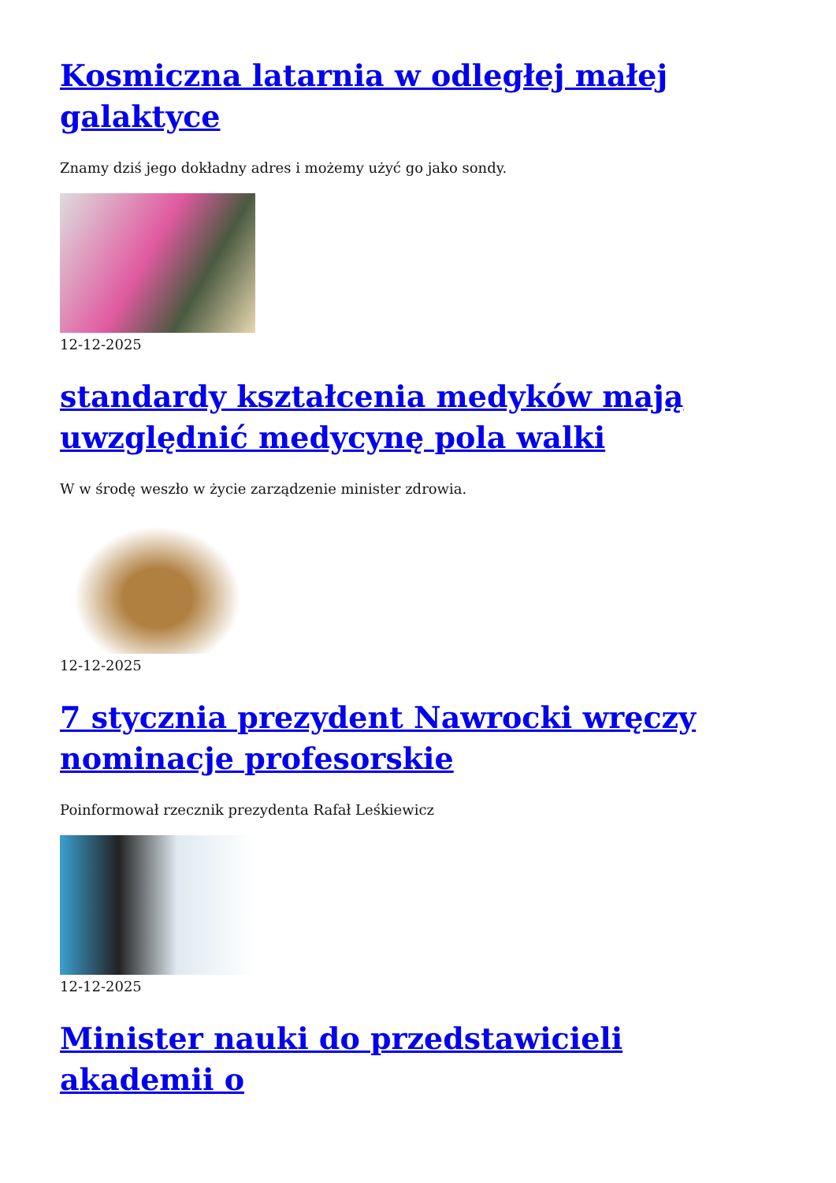Kosmiczna latarnia w odległej małej galaktyce
Znamy dziś jego dokładny adres i możemy użyć go jako sondy.
12-12-2025
standardy kształcenia medyków mają uwzględnić medycynę pola walki
W w środę weszło w życie zarządzenie minister zdrowia.
12-12-2025
7 stycznia prezydent Nawrocki wręczy nominacje profesorskie
Poinformował rzecznik prezydenta Rafał Leśkiewicz
12-12-2025
Minister nauki do przedstawicieli akademii o